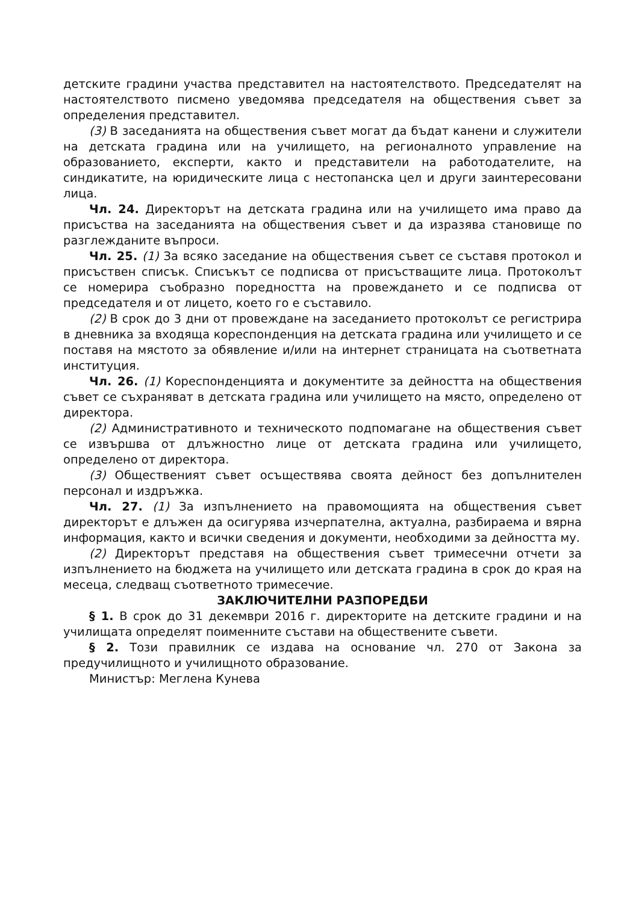детските градини участва представител на настоятелството. Председателят на настоятелството писмено уведомява председателя на обществения съвет за определения представител.
(3) В заседанията на обществения съвет могат да бъдат канени и служители на детската градина или на училището, на регионалното управление на образованието, експерти, както и представители на работодателите, на синдикатите, на юридическите лица с нестопанска цел и други заинтересовани лица.
Чл. 24. Директорът на детската градина или на училището има право да присъства на заседанията на обществения съвет и да изразява становище по разглежданите въпроси.
Чл. 25. (1) За всяко заседание на обществения съвет се съставя протокол и присъствен списък. Списъкът се подписва от присъстващите лица. Протоколът се номерира съобразно поредността на провеждането и се подписва от председателя и от лицето, което го е съставило.
(2) В срок до 3 дни от провеждане на заседанието протоколът се регистрира в дневника за входяща кореспонденция на детската градина или училището и се поставя на мястото за обявление и/или на интернет страницата на съответната институция.
Чл. 26. (1) Кореспонденцията и документите за дейността на обществения съвет се съхраняват в детската градина или училището на място, определено от директора.
(2) Административното и техническото подпомагане на обществения съвет се извършва от длъжностно лице от детската градина или училището, определено от директора.
(3) Общественият съвет осъществява своята дейност без допълнителен персонал и издръжка.
Чл. 27. (1) За изпълнението на правомощията на обществения съвет директорът е длъжен да осигурява изчерпателна, актуална, разбираема и вярна информация, както и всички сведения и документи, необходими за дейността му.
(2) Директорът представя на обществения съвет тримесечни отчети за изпълнението на бюджета на училището или детската градина в срок до края на месеца, следващ съответното тримесечие.
ЗАКЛЮЧИТЕЛНИ РАЗПОРЕДБИ
§ 1. В срок до 31 декември 2016 г. директорите на детските градини и на училищата определят поименните състави на обществените съвети.
§ 2. Този правилник се издава на основание чл. 270 от Закона за предучилищното и училищното образование.
Министър: Меглена Кунева